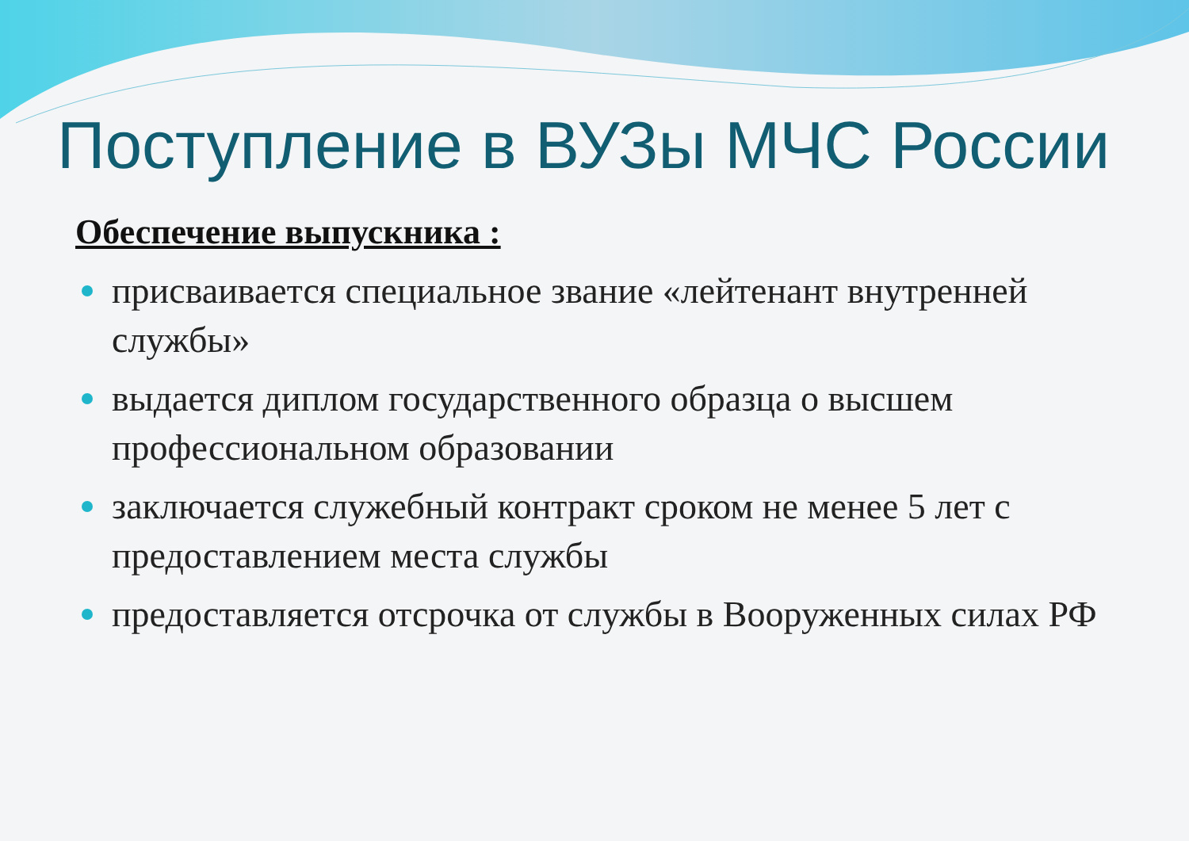Поступление в ВУЗы МЧС России
Обеспечение выпускника :
присваивается специальное звание «лейтенант внутренней службы»
выдается диплом государственного образца о высшем профессиональном образовании
заключается служебный контракт сроком не менее 5 лет с предоставлением места службы
предоставляется отсрочка от службы в Вооруженных силах РФ